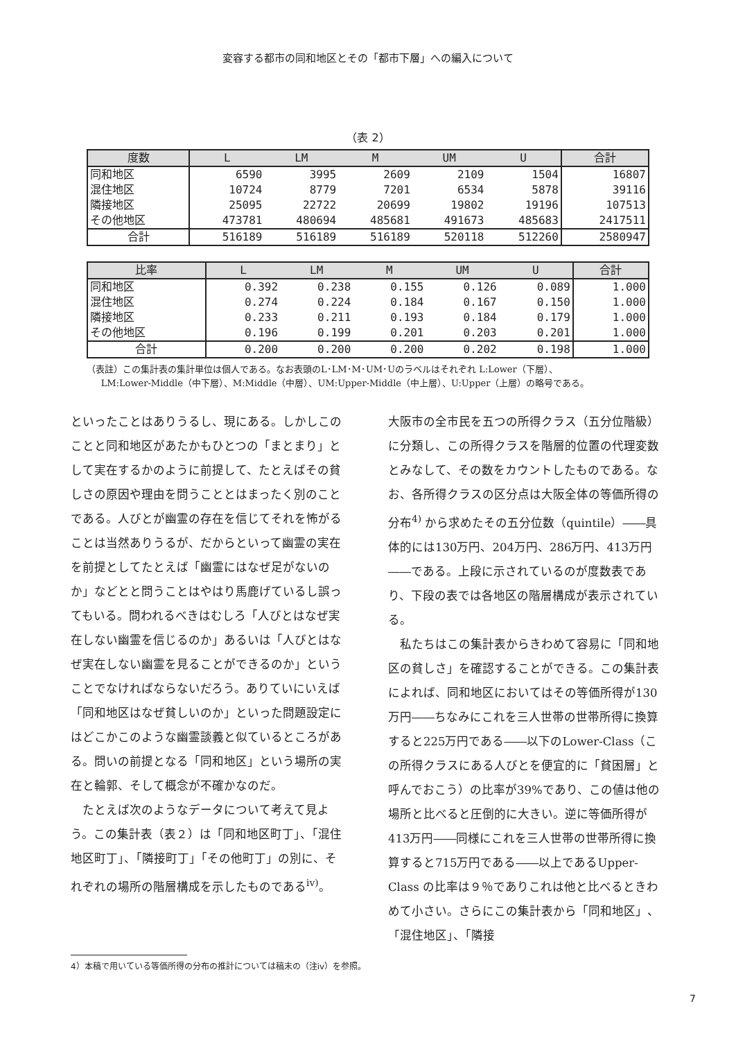変容する都市の同和地区とその「都市下層」への編入について
（表 2）
| 度数 | L | LM | M | UM | U | 合計 |
| --- | --- | --- | --- | --- | --- | --- |
| 同和地区 | 6590 | 3995 | 2609 | 2109 | 1504 | 16807 |
| 混住地区 | 10724 | 8779 | 7201 | 6534 | 5878 | 39116 |
| 隣接地区 | 25095 | 22722 | 20699 | 19802 | 19196 | 107513 |
| その他地区 | 473781 | 480694 | 485681 | 491673 | 485683 | 2417511 |
| 合計 | 516189 | 516189 | 516189 | 520118 | 512260 | 2580947 |
| 比率 | L | LM | M | UM | U | 合計 |
| --- | --- | --- | --- | --- | --- | --- |
| 同和地区 | 0.392 | 0.238 | 0.155 | 0.126 | 0.089 | 1.000 |
| 混住地区 | 0.274 | 0.224 | 0.184 | 0.167 | 0.150 | 1.000 |
| 隣接地区 | 0.233 | 0.211 | 0.193 | 0.184 | 0.179 | 1.000 |
| その他地区 | 0.196 | 0.199 | 0.201 | 0.203 | 0.201 | 1.000 |
| 合計 | 0.200 | 0.200 | 0.200 | 0.202 | 0.198 | 1.000 |
（表註）この集計表の集計単位は個人である。なお表頭のL･LM･M･UM･Uのラベルはそれぞれ L:Lower（下層）、
LM:Lower-Middle（中下層）、M:Middle（中層）、UM:Upper-Middle（中上層）、U:Upper（上層）の略号である。
といったことはありうるし、現にある。しかしこのことと同和地区があたかもひとつの「まとまり」として実在するかのように前提して、たとえばその貧しさの原因や理由を問うこととはまったく別のことである。人びとが幽霊の存在を信じてそれを怖がることは当然ありうるが、だからといって幽霊の実在を前提としてたとえば「幽霊にはなぜ足がないのか」などとと問うことはやはり馬鹿げているし誤ってもいる。問われるべきはむしろ「人びとはなぜ実在しない幽霊を信じるのか」あるいは「人びとはなぜ実在しない幽霊を見ることができるのか」ということでなければならないだろう。ありていにいえば「同和地区はなぜ貧しいのか」といった問題設定にはどこかこのような幽霊談義と似ているところがある。問いの前提となる「同和地区」という場所の実在と輪郭、そして概念が不確かなのだ。
　たとえば次のようなデータについて考えて見よう。この集計表（表２）は「同和地区町丁」、「混住地区町丁」、「隣接町丁」「その他町丁」の別に、それぞれの場所の階層構成を示したものである<sup>iv)</sup>。
大阪市の全市民を五つの所得クラス（五分位階級）に分類し、この所得クラスを階層的位置の代理変数とみなして、その数をカウントしたものである。なお、各所得クラスの区分点は大阪全体の等価所得の分布<sup>4)</sup> から求めたその五分位数（quintile）――具体的には130万円、204万円、286万円、413万円――である。上段に示されているのが度数表であり、下段の表では各地区の階層構成が表示されている。
　私たちはこの集計表からきわめて容易に「同和地区の貧しさ」を確認することができる。この集計表によれば、同和地区においてはその等価所得が130万円――ちなみにこれを三人世帯の世帯所得に換算すると225万円である――以下のLower-Class（この所得クラスにある人びとを便宜的に「貧困層」と呼んでおこう）の比率が39%であり、この値は他の場所と比べると圧倒的に大きい。逆に等価所得が413万円――同様にこれを三人世帯の世帯所得に換算すると715万円である――以上であるUpper-Class の比率は９％でありこれは他と比べるときわめて小さい。さらにこの集計表から「同和地区」、「混住地区」、「隣接
4）本稿で用いている等価所得の分布の推計については稿末の（注iv）を参照。
7